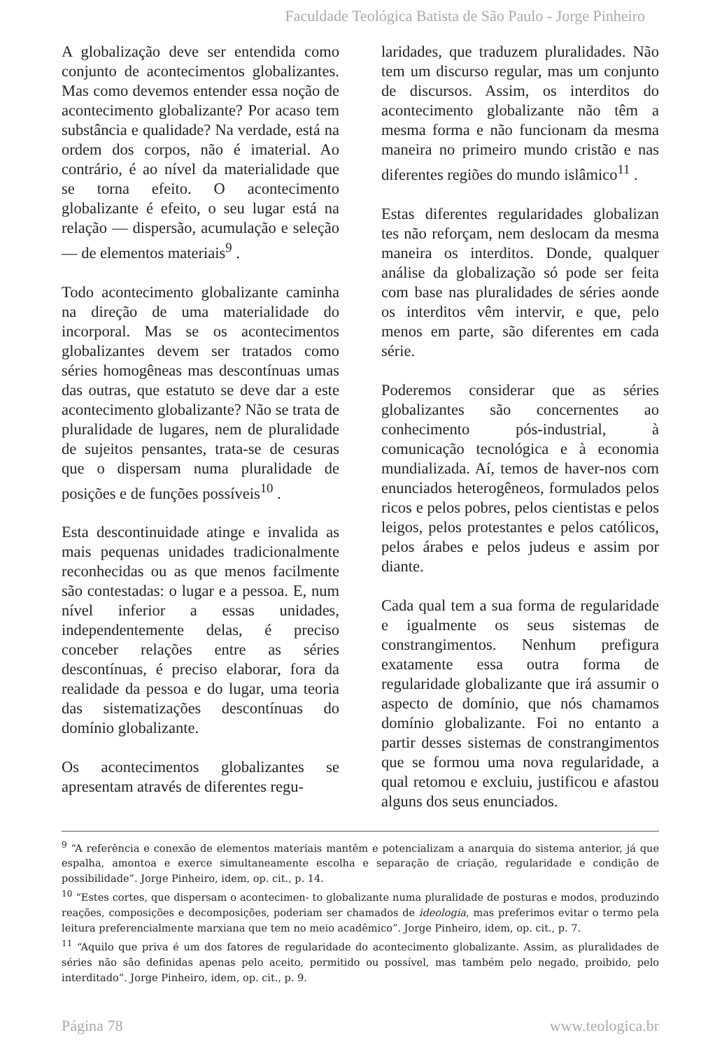Faculdade Teológica Batista de São Paulo - Jorge Pinheiro
A globalização deve ser entendida como conjunto de acontecimentos globalizantes. Mas como devemos entender essa noção de acontecimento globalizante? Por acaso tem substância e qualidade? Na verdade, está na ordem dos corpos, não é imaterial. Ao contrário, é ao nível da materialidade que se torna efeito. O acontecimento globalizante é efeito, o seu lugar está na relação — dispersão, acumulação e seleção — de elementos materiais<sup>9</sup> .
Todo acontecimento globalizante caminha na direção de uma materialidade do incorporal. Mas se os acontecimentos globalizantes devem ser tratados como séries homogêneas mas descontínuas umas das outras, que estatuto se deve dar a este acontecimento globalizante? Não se trata de pluralidade de lugares, nem de pluralidade de sujeitos pensantes, trata-se de cesuras que o dispersam numa pluralidade de posições e de funções possíveis<sup>10</sup> .
Esta descontinuidade atinge e invalida as mais pequenas unidades tradicionalmente reconhecidas ou as que menos facilmente são contestadas: o lugar e a pessoa. E, num nível inferior a essas unidades, independentemente delas, é preciso conceber relações entre as séries descontínuas, é preciso elaborar, fora da realidade da pessoa e do lugar, uma teoria das sistematizações descontínuas do domínio globalizante.
Os acontecimentos globalizantes se apresentam através de diferentes regu-
laridades, que traduzem pluralidades. Não tem um discurso regular, mas um conjunto de discursos. Assim, os interditos do acontecimento globalizante não têm a mesma forma e não funcionam da mesma maneira no primeiro mundo cristão e nas diferentes regiões do mundo islâmico<sup>11</sup> .
Estas diferentes regularidades globalizan tes não reforçam, nem deslocam da mesma maneira os interditos. Donde, qualquer análise da globalização só pode ser feita com base nas pluralidades de séries aonde os interditos vêm intervir, e que, pelo menos em parte, são diferentes em cada série.
Poderemos considerar que as séries globalizantes são concernentes ao conhecimento pós-industrial, à comunicação tecnológica e à economia mundializada. Aí, temos de haver-nos com enunciados heterogêneos, formulados pelos ricos e pelos pobres, pelos cientistas e pelos leigos, pelos protestantes e pelos católicos, pelos árabes e pelos judeus e assim por diante.
Cada qual tem a sua forma de regularidade e igualmente os seus sistemas de constrangimentos. Nenhum prefigura exatamente essa outra forma de regularidade globalizante que irá assumir o aspecto de domínio, que nós chamamos domínio globalizante. Foi no entanto a partir desses sistemas de constrangimentos que se formou uma nova regularidade, a qual retomou e excluiu, justificou e afastou alguns dos seus enunciados.
<sup>9</sup> “A referência e conexão de elementos materiais mantêm e potencializam a anarquia do sistema anterior, já que espalha, amontoa e exerce simultaneamente escolha e separação de criação, regularidade e condição de possibilidade”. Jorge Pinheiro, idem, op. cit., p. 14.
<sup>10</sup> “Estes cortes, que dispersam o acontecimen- to globalizante numa pluralidade de posturas e modos, produzindo reações, composições e decomposições, poderiam ser chamados de ideologia, mas preferimos evitar o termo pela leitura preferencialmente marxiana que tem no meio acadêmico”. Jorge Pinheiro, idem, op. cit., p. 7.
<sup>11</sup> “Aquilo que priva é um dos fatores de regularidade do acontecimento globalizante. Assim, as pluralidades de séries não são definidas apenas pelo aceito, permitido ou possível, mas também pelo negado, proibido, pelo interditado”. Jorge Pinheiro, idem, op. cit., p. 9.
Página 78 www.teologica.br